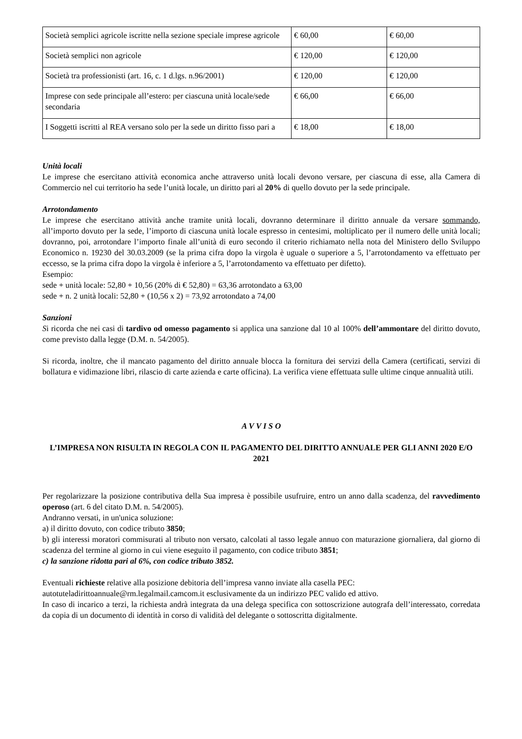| Società semplici agricole iscritte nella sezione speciale imprese agricole | € 60,00 | € 60,00 |
| Società semplici non agricole | € 120,00 | € 120,00 |
| Società tra professionisti (art. 16, c. 1 d.lgs. n.96/2001) | € 120,00 | € 120,00 |
| Imprese con sede principale all’estero: per ciascuna unità locale/sede secondaria | € 66,00 | € 66,00 |
| I Soggetti iscritti al REA versano solo per la sede un diritto fisso pari a | € 18,00 | € 18,00 |
Unità locali
Le imprese che esercitano attività economica anche attraverso unità locali devono versare, per ciascuna di esse, alla Camera di Commercio nel cui territorio ha sede l’unità locale, un diritto pari al 20% di quello dovuto per la sede principale.
Arrotondamento
Le imprese che esercitano attività anche tramite unità locali, dovranno determinare il diritto annuale da versare sommando, all’importo dovuto per la sede, l’importo di ciascuna unità locale espresso in centesimi, moltiplicato per il numero delle unità locali; dovranno, poi, arrotondare l’importo finale all’unità di euro secondo il criterio richiamato nella nota del Ministero dello Sviluppo Economico n. 19230 del 30.03.2009 (se la prima cifra dopo la virgola è uguale o superiore a 5, l’arrotondamento va effettuato per eccesso, se la prima cifra dopo la virgola è inferiore a 5, l’arrotondamento va effettuato per difetto).
Esempio:
sede + unità locale: 52,80 + 10,56 (20% di € 52,80) = 63,36 arrotondato a 63,00
sede + n. 2 unità locali: 52,80 + (10,56 x 2) = 73,92 arrotondato a 74,00
Sanzioni
Si ricorda che nei casi di tardivo od omesso pagamento si applica una sanzione dal 10 al 100% dell’ammontare del diritto dovuto, come previsto dalla legge (D.M. n. 54/2005).
Si ricorda, inoltre, che il mancato pagamento del diritto annuale blocca la fornitura dei servizi della Camera (certificati, servizi di bollatura e vidimazione libri, rilascio di carte azienda e carte officina). La verifica viene effettuata sulle ultime cinque annualità utili.
A V V I S O
L’IMPRESA NON RISULTA IN REGOLA CON IL PAGAMENTO DEL DIRITTO ANNUALE PER GLI ANNI 2020 E/O 2021
Per regolarizzare la posizione contributiva della Sua impresa è possibile usufruire, entro un anno dalla scadenza, del ravvedimento operoso (art. 6 del citato D.M. n. 54/2005).
Andranno versati, in un'unica soluzione:
a) il diritto dovuto, con codice tributo 3850;
b) gli interessi moratori commisurati al tributo non versato, calcolati al tasso legale annuo con maturazione giornaliera, dal giorno di scadenza del termine al giorno in cui viene eseguito il pagamento, con codice tributo 3851;
c) la sanzione ridotta pari al 6%, con codice tributo 3852.
Eventuali richieste relative alla posizione debitoria dell’impresa vanno inviate alla casella PEC:
autotuteladirittoannuale@rm.legalmail.camcom.it esclusivamente da un indirizzo PEC valido ed attivo.
In caso di incarico a terzi, la richiesta andrà integrata da una delega specifica con sottoscrizione autografa dell’interessato, corredata da copia di un documento di identità in corso di validità del delegante o sottoscritta digitalmente.